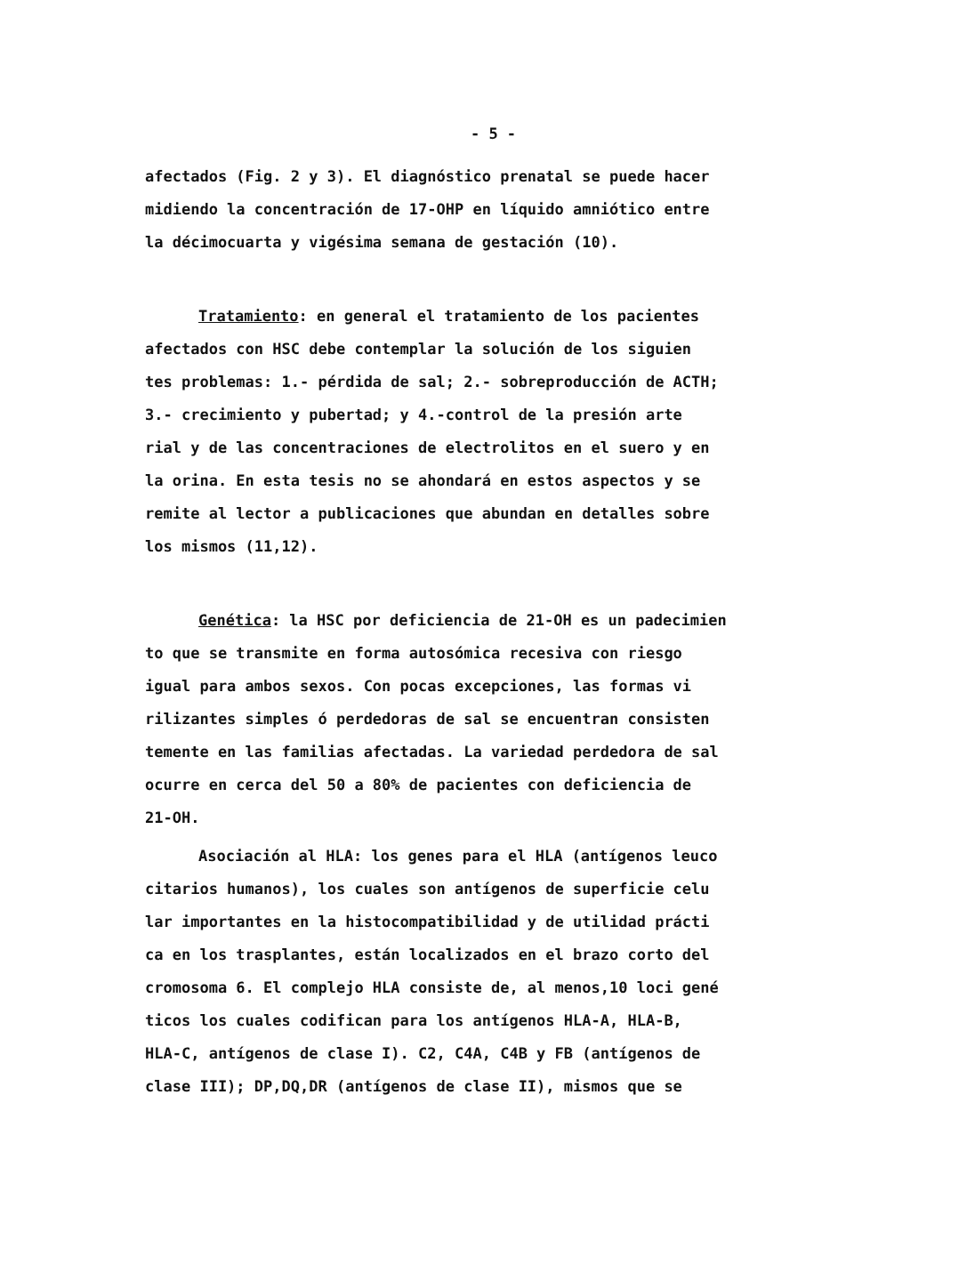- 5 -
afectados (Fig. 2 y 3). El diagnóstico prenatal se puede hacer midiendo la concentración de 17-OHP en líquido amniótico entre la décimocuarta y vigésima semana de gestación (10).
Tratamiento: en general el tratamiento de los pacientes afectados con HSC debe contemplar la solución de los siguien tes problemas: 1.- pérdida de sal; 2.- sobreproducción de ACTH; 3.- crecimiento y pubertad; y 4.-control de la presión arte rial y de las concentraciones de electrolitos en el suero y en la orina. En esta tesis no se ahondará en estos aspectos y se remite al lector a publicaciones que abundan en detalles sobre los mismos (11,12).
Genética: la HSC por deficiencia de 21-OH es un padecimien to que se transmite en forma autosómica recesiva con riesgo igual para ambos sexos. Con pocas excepciones, las formas vi rilizantes simples ó perdedoras de sal se encuentran consisten temente en las familias afectadas. La variedad perdedora de sal ocurre en cerca del 50 a 80% de pacientes con deficiencia de 21-OH.
Asociación al HLA: los genes para el HLA (antígenos leuco citarios humanos), los cuales son antígenos de superficie celu lar importantes en la histocompatibilidad y de utilidad prácti ca en los trasplantes, están localizados en el brazo corto del cromosoma 6. El complejo HLA consiste de, al menos,10 loci gené ticos los cuales codifican para los antígenos HLA-A, HLA-B, HLA-C, antígenos de clase I). C2, C4A, C4B y FB (antígenos de clase III); DP,DQ,DR (antígenos de clase II), mismos que se